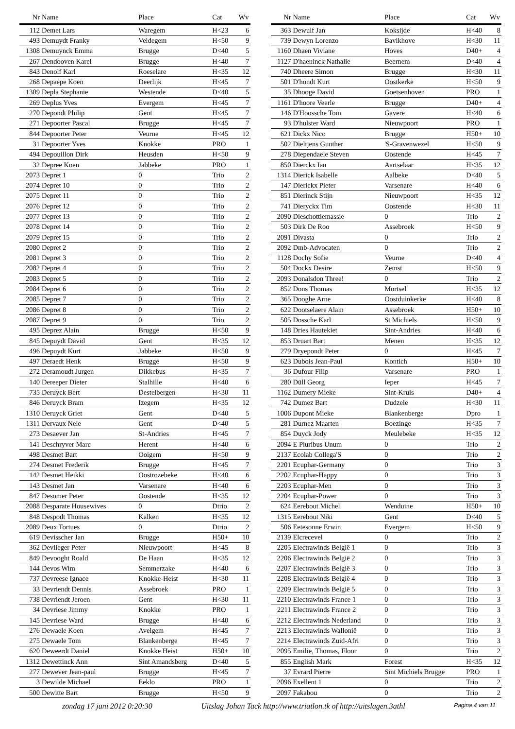| Nr | Name | Place | Cat | Wv |
| --- | --- | --- | --- | --- |
| 112 | Demet Lars | Waregem | H<23 | 6 |
| 493 | Demuydt Franky | Veldegem | H<50 | 9 |
| 1308 | Demuynck Emma | Brugge | D<40 | 5 |
| 267 | Dendooven Karel | Brugge | H<40 | 7 |
| 843 | Denolf Karl | Roeselare | H<35 | 12 |
| 268 | Depaepe Koen | Deerlijk | H<45 | 7 |
| 1309 | Depla Stephanie | Westende | D<40 | 5 |
| 269 | Deplus Yves | Evergem | H<45 | 7 |
| 270 | Depondt Philip | Gent | H<45 | 7 |
| 271 | Depoorter Pascal | Brugge | H<45 | 7 |
| 844 | Depoorter Peter | Veurne | H<45 | 12 |
| 31 | Depoorter Yves | Knokke | PRO | 1 |
| 494 | Depouillon Dirk | Heusden | H<50 | 9 |
| 32 | Depree Koen | Jabbeke | PRO | 1 |
| 2073 | Depret 1 | 0 | Trio | 2 |
| 2074 | Depret 10 | 0 | Trio | 2 |
| 2075 | Depret 11 | 0 | Trio | 2 |
| 2076 | Depret 12 | 0 | Trio | 2 |
| 2077 | Depret 13 | 0 | Trio | 2 |
| 2078 | Depret 14 | 0 | Trio | 2 |
| 2079 | Depret 15 | 0 | Trio | 2 |
| 2080 | Depret 2 | 0 | Trio | 2 |
| 2081 | Depret 3 | 0 | Trio | 2 |
| 2082 | Depret 4 | 0 | Trio | 2 |
| 2083 | Depret 5 | 0 | Trio | 2 |
| 2084 | Depret 6 | 0 | Trio | 2 |
| 2085 | Depret 7 | 0 | Trio | 2 |
| 2086 | Depret 8 | 0 | Trio | 2 |
| 2087 | Depret 9 | 0 | Trio | 2 |
| 495 | Deprez Alain | Brugge | H<50 | 9 |
| 845 | Depuydt David | Gent | H<35 | 12 |
| 496 | Depuydt Kurt | Jabbeke | H<50 | 9 |
| 497 | Deraedt Henk | Brugge | H<50 | 9 |
| 272 | Deramoudt Jurgen | Dikkebus | H<35 | 7 |
| 140 | Dereeper Dieter | Stalhille | H<40 | 6 |
| 735 | Deruyck Bert | Destelbergen | H<30 | 11 |
| 846 | Deruyck Bram | Izegem | H<35 | 12 |
| 1310 | Deruyck Griet | Gent | D<40 | 5 |
| 1311 | Dervaux Nele | Gent | D<40 | 5 |
| 273 | Desaever Jan | St-Andries | H<45 | 7 |
| 141 | Deschryver Marc | Herent | H<40 | 6 |
| 498 | Desmet Bart | Ooigem | H<50 | 9 |
| 274 | Desmet Frederik | Brugge | H<45 | 7 |
| 142 | Desmet Heikki | Oostrozebeke | H<40 | 6 |
| 143 | Desmet Jan | Varsenare | H<40 | 6 |
| 847 | Desomer Peter | Oostende | H<35 | 12 |
| 2088 | Desparate Housewives | 0 | Dtrio | 2 |
| 848 | Despodt Thomas | Kalken | H<35 | 12 |
| 2089 | Deux Tortues | 0 | Dtrio | 2 |
| 619 | Devisscher Jan | Brugge | H50+ | 10 |
| 362 | Devlieger Peter | Nieuwpoort | H<45 | 8 |
| 849 | Devooght Roald | De Haan | H<35 | 12 |
| 144 | Devos Wim | Semmerzake | H<40 | 6 |
| 737 | Devreese Ignace | Knokke-Heist | H<30 | 11 |
| 33 | Devriendt Dennis | Assebroek | PRO | 1 |
| 738 | Devriendt Jeroen | Gent | H<30 | 11 |
| 34 | Devriese Jimmy | Knokke | PRO | 1 |
| 145 | Devriese Ward | Brugge | H<40 | 6 |
| 276 | Dewaele Koen | Avelgem | H<45 | 7 |
| 275 | Dewaele Tom | Blankenberge | H<45 | 7 |
| 620 | Deweerdt Daniel | Knokke Heist | H50+ | 10 |
| 1312 | Dewettinck Ann | Sint Amandsberg | D<40 | 5 |
| 277 | Dewever Jean-paul | Brugge | H<45 | 7 |
| 3 | Dewilde Michael | Eeklo | PRO | 1 |
| 500 | Dewitte Bart | Brugge | H<50 | 9 |
| Nr | Name | Place | Cat | Wv |
| --- | --- | --- | --- | --- |
| 363 | Dewulf Jan | Koksijde | H<40 | 8 |
| 739 | Dewyn Lorenzo | Bavikhove | H<30 | 11 |
| 1160 | Dhaen Viviane | Hoves | D40+ | 4 |
| 1127 | D'haeninck Nathalie | Beernem | D<40 | 4 |
| 740 | Dheere Simon | Brugge | H<30 | 11 |
| 501 | D'hondt Kurt | Oostkerke | H<50 | 9 |
| 35 | Dhooge David | Goetsenhoven | PRO | 1 |
| 1161 | D'hoore Veerle | Brugge | D40+ | 4 |
| 146 | D'Hoossche Tom | Gavere | H<40 | 6 |
| 93 | D'hulster Ward | Nieuwpoort | PRO | 1 |
| 621 | Dickx Nico | Brugge | H50+ | 10 |
| 502 | Dieltjens Gunther | 'S-Gravenwezel | H<50 | 9 |
| 278 | Diependaele Steven | Oostende | H<45 | 7 |
| 850 | Dierckx Ian | Aartselaar | H<35 | 12 |
| 1314 | Dierick Isabelle | Aalbeke | D<40 | 5 |
| 147 | Dierickx Pieter | Varsenare | H<40 | 6 |
| 851 | Dierinck Stijn | Nieuwpoort | H<35 | 12 |
| 741 | Dieryckx Tim | Oostende | H<30 | 11 |
| 2090 | Dieschottiemassie | 0 | Trio | 2 |
| 503 | Dirk De Roo | Assebroek | H<50 | 9 |
| 2091 | Divasta | 0 | Trio | 2 |
| 2092 | Dmb-Advocaten | 0 | Trio | 2 |
| 1128 | Dochy Sofie | Veurne | D<40 | 4 |
| 504 | Dockx Desire | Zemst | H<50 | 9 |
| 2093 | Donalsdon Three! | 0 | Trio | 2 |
| 852 | Dons Thomas | Mortsel | H<35 | 12 |
| 365 | Dooghe Arne | Oostduinkerke | H<40 | 8 |
| 622 | Dootselaere Alain | Assebroek | H50+ | 10 |
| 505 | Dossche Karl | St Michiels | H<50 | 9 |
| 148 | Dries Hautekiet | Sint-Andries | H<40 | 6 |
| 853 | Druart Bart | Menen | H<35 | 12 |
| 279 | Dryepondt Peter | 0 | H<45 | 7 |
| 623 | Dubois Jean-Paul | Kontich | H50+ | 10 |
| 36 | Dufour Filip | Varsenare | PRO | 1 |
| 280 | Düll Georg | Ieper | H<45 | 7 |
| 1162 | Dumery Mieke | Sint-Kruis | D40+ | 4 |
| 742 | Dumez Bart | Dudzele | H<30 | 11 |
| 1006 | Dupont Mieke | Blankenberge | Dpro | 1 |
| 281 | Durnez Maarten | Boezinge | H<35 | 7 |
| 854 | Duyck Jody | Meulebeke | H<35 | 12 |
| 2094 | E Pluribus Unum | 0 | Trio | 2 |
| 2137 | Ecolab Collega'S | 0 | Trio | 2 |
| 2201 | Ecuphar-Germany | 0 | Trio | 3 |
| 2202 | Ecuphar-Happy | 0 | Trio | 3 |
| 2203 | Ecuphar-Men | 0 | Trio | 3 |
| 2204 | Ecuphar-Power | 0 | Trio | 3 |
| 624 | Eerebout Michel | Wenduine | H50+ | 10 |
| 1315 | Eerebout Niki | Gent | D<40 | 5 |
| 506 | Eetesonne Erwin | Evergem | H<50 | 9 |
| 2139 | Elcrecevel | 0 | Trio | 2 |
| 2205 | Electrawinds België 1 | 0 | Trio | 3 |
| 2206 | Electrawinds België 2 | 0 | Trio | 3 |
| 2207 | Electrawinds België 3 | 0 | Trio | 3 |
| 2208 | Electrawinds België 4 | 0 | Trio | 3 |
| 2209 | Electrawinds België 5 | 0 | Trio | 3 |
| 2210 | Electrawinds France 1 | 0 | Trio | 3 |
| 2211 | Electrawinds France 2 | 0 | Trio | 3 |
| 2212 | Electrawinds Nederland | 0 | Trio | 3 |
| 2213 | Electrawinds Wallonië | 0 | Trio | 3 |
| 2214 | Electrawinds Zuid-Afri | 0 | Trio | 3 |
| 2095 | Emilie, Thomas, Floor | 0 | Trio | 2 |
| 855 | English Mark | Forest | H<35 | 12 |
| 37 | Evrard Pierre | Sint Michiels Brugge | PRO | 1 |
| 2096 | Exellent 1 | 0 | Trio | 2 |
| 2097 | Fakabou | 0 | Trio | 2 |
zondag 17 juni 2012 0:20:30 Uitslag Johan Tack http://www.triatlon.tk of http://uitslagen.3athl Pagina 4 van 11